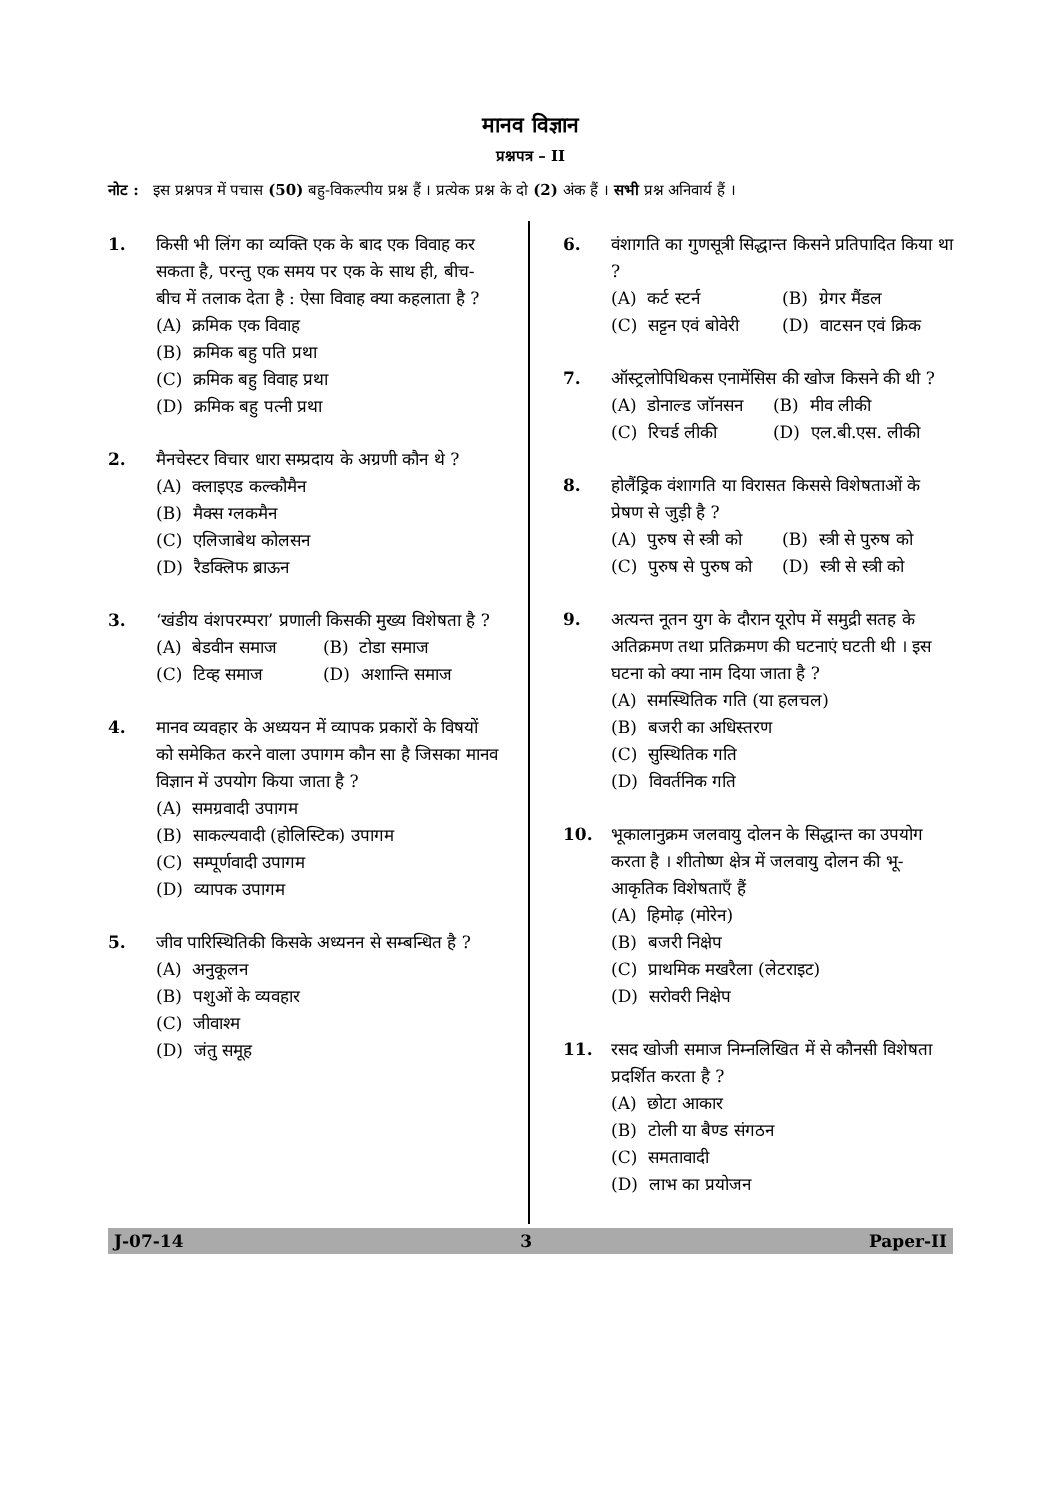मानव विज्ञान
प्रश्नपत्र – II
नोट : इस प्रश्नपत्र में पचास (50) बहु-विकल्पीय प्रश्न हैं । प्रत्येक प्रश्न के दो (2) अंक हैं । सभी प्रश्न अनिवार्य हैं ।
1. किसी भी लिंग का व्यक्ति एक के बाद एक विवाह कर सकता है, परन्तु एक समय पर एक के साथ ही, बीच-बीच में तलाक देता है : ऐसा विवाह क्या कहलाता है ?
(A) क्रमिक एक विवाह
(B) क्रमिक बहु पति प्रथा
(C) क्रमिक बहु विवाह प्रथा
(D) क्रमिक बहु पत्नी प्रथा
2. मैनचेस्टर विचार धारा सम्प्रदाय के अग्रणी कौन थे ?
(A) क्लाइएड कल्कौमैन
(B) मैक्स ग्लकमैन
(C) एलिजाबेथ कोलसन
(D) रैडक्लिफ ब्राऊन
3. ‘खंडीय वंशपरम्परा’ प्रणाली किसकी मुख्य विशेषता है ?
(A) बेडवीन समाज (B) टोडा समाज
(C) टिव्ह समाज (D) अशान्ति समाज
4. मानव व्यवहार के अध्ययन में व्यापक प्रकारों के विषयों को समेकित करने वाला उपागम कौन सा है जिसका मानव विज्ञान में उपयोग किया जाता है ?
(A) समग्रवादी उपागम
(B) साकल्यवादी (होलिस्टिक) उपागम
(C) सम्पूर्णवादी उपागम
(D) व्यापक उपागम
5. जीव पारिस्थितिकी किसके अध्यनन से सम्बन्धित है ?
(A) अनुकूलन
(B) पशुओं के व्यवहार
(C) जीवाश्म
(D) जंतु समूह
6. वंशागति का गुणसूत्री सिद्धान्त किसने प्रतिपादित किया था ?
(A) कर्ट स्टर्न (B) ग्रेगर मैंडल
(C) सट्टन एवं बोवेरी (D) वाटसन एवं क्रिक
7. ऑस्ट्रलोपिथिकस एनामेंसिस की खोज किसने की थी ?
(A) डोनाल्ड जॉनसन (B) मीव लीकी
(C) रिचर्ड लीकी (D) एल.बी.एस. लीकी
8. होलैंड्रिक वंशागति या विरासत किससे विशेषताओं के प्रेषण से जुड़ी है ?
(A) पुरुष से स्त्री को (B) स्त्री से पुरुष को
(C) पुरुष से पुरुष को (D) स्त्री से स्त्री को
9. अत्यन्त नूतन युग के दौरान यूरोप में समुद्री सतह के अतिक्रमण तथा प्रतिक्रमण की घटनाएं घटती थी । इस घटना को क्या नाम दिया जाता है ?
(A) समस्थितिक गति (या हलचल)
(B) बजरी का अधिस्तरण
(C) सुस्थितिक गति
(D) विवर्तनिक गति
10. भूकालानुक्रम जलवायु दोलन के सिद्धान्त का उपयोग करता है । शीतोष्ण क्षेत्र में जलवायु दोलन की भू-आकृतिक विशेषताएँ हैं
(A) हिमोढ़ (मोरेन)
(B) बजरी निक्षेप
(C) प्राथमिक मखरैला (लेटराइट)
(D) सरोवरी निक्षेप
11. रसद खोजी समाज निम्नलिखित में से कौनसी विशेषता प्रदर्शित करता है ?
(A) छोटा आकार
(B) टोली या बैण्ड संगठन
(C) समतावादी
(D) लाभ का प्रयोजन
J-07-14 3 Paper-II